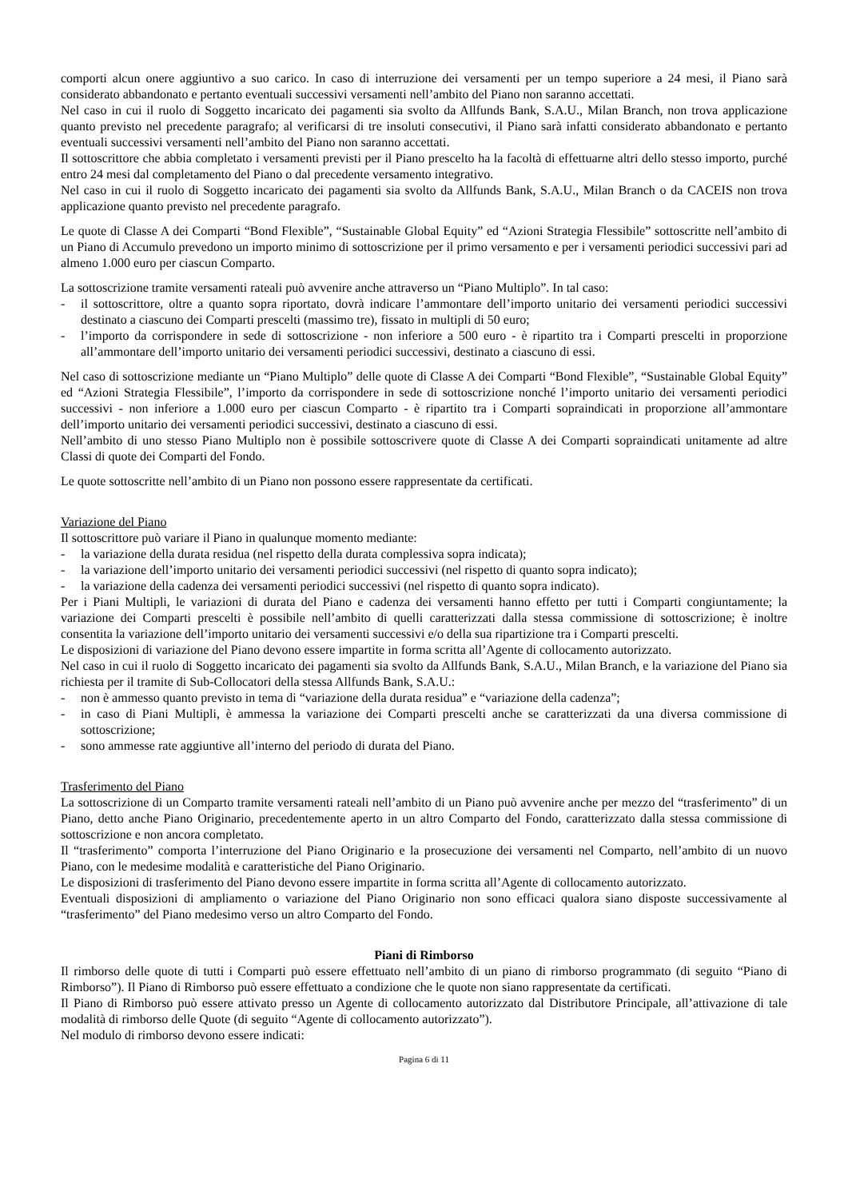comporti alcun onere aggiuntivo a suo carico. In caso di interruzione dei versamenti per un tempo superiore a 24 mesi, il Piano sarà considerato abbandonato e pertanto eventuali successivi versamenti nell’ambito del Piano non saranno accettati.
Nel caso in cui il ruolo di Soggetto incaricato dei pagamenti sia svolto da Allfunds Bank, S.A.U., Milan Branch, non trova applicazione quanto previsto nel precedente paragrafo; al verificarsi di tre insoluti consecutivi, il Piano sarà infatti considerato abbandonato e pertanto eventuali successivi versamenti nell’ambito del Piano non saranno accettati.
Il sottoscrittore che abbia completato i versamenti previsti per il Piano prescelto ha la facoltà di effettuarne altri dello stesso importo, purché entro 24 mesi dal completamento del Piano o dal precedente versamento integrativo.
Nel caso in cui il ruolo di Soggetto incaricato dei pagamenti sia svolto da Allfunds Bank, S.A.U., Milan Branch o da CACEIS non trova applicazione quanto previsto nel precedente paragrafo.
Le quote di Classe A dei Comparti “Bond Flexible”, “Sustainable Global Equity” ed “Azioni Strategia Flessibile” sottoscritte nell’ambito di un Piano di Accumulo prevedono un importo minimo di sottoscrizione per il primo versamento e per i versamenti periodici successivi pari ad almeno 1.000 euro per ciascun Comparto.
La sottoscrizione tramite versamenti rateali può avvenire anche attraverso un “Piano Multiplo”. In tal caso:
- il sottoscrittore, oltre a quanto sopra riportato, dovrà indicare l’ammontare dell’importo unitario dei versamenti periodici successivi destinato a ciascuno dei Comparti prescelti (massimo tre), fissato in multipli di 50 euro;
- l’importo da corrispondere in sede di sottoscrizione - non inferiore a 500 euro - è ripartito tra i Comparti prescelti in proporzione all’ammontare dell’importo unitario dei versamenti periodici successivi, destinato a ciascuno di essi.
Nel caso di sottoscrizione mediante un “Piano Multiplo” delle quote di Classe A dei Comparti “Bond Flexible”, “Sustainable Global Equity” ed “Azioni Strategia Flessibile”, l’importo da corrispondere in sede di sottoscrizione nonché l’importo unitario dei versamenti periodici successivi - non inferiore a 1.000 euro per ciascun Comparto - è ripartito tra i Comparti sopraindicati in proporzione all’ammontare dell’importo unitario dei versamenti periodici successivi, destinato a ciascuno di essi.
Nell’ambito di uno stesso Piano Multiplo non è possibile sottoscrivere quote di Classe A dei Comparti sopraindicati unitamente ad altre Classi di quote dei Comparti del Fondo.
Le quote sottoscritte nell’ambito di un Piano non possono essere rappresentate da certificati.
Variazione del Piano
Il sottoscrittore può variare il Piano in qualunque momento mediante:
- la variazione della durata residua (nel rispetto della durata complessiva sopra indicata);
- la variazione dell’importo unitario dei versamenti periodici successivi (nel rispetto di quanto sopra indicato);
- la variazione della cadenza dei versamenti periodici successivi (nel rispetto di quanto sopra indicato).
Per i Piani Multipli, le variazioni di durata del Piano e cadenza dei versamenti hanno effetto per tutti i Comparti congiuntamente; la variazione dei Comparti prescelti è possibile nell’ambito di quelli caratterizzati dalla stessa commissione di sottoscrizione; è inoltre consentita la variazione dell’importo unitario dei versamenti successivi e/o della sua ripartizione tra i Comparti prescelti.
Le disposizioni di variazione del Piano devono essere impartite in forma scritta all’Agente di collocamento autorizzato.
Nel caso in cui il ruolo di Soggetto incaricato dei pagamenti sia svolto da Allfunds Bank, S.A.U., Milan Branch, e la variazione del Piano sia richiesta per il tramite di Sub-Collocatori della stessa Allfunds Bank, S.A.U.:
- non è ammesso quanto previsto in tema di “variazione della durata residua” e “variazione della cadenza”;
- in caso di Piani Multipli, è ammessa la variazione dei Comparti prescelti anche se caratterizzati da una diversa commissione di sottoscrizione;
- sono ammesse rate aggiuntive all’interno del periodo di durata del Piano.
Trasferimento del Piano
La sottoscrizione di un Comparto tramite versamenti rateali nell’ambito di un Piano può avvenire anche per mezzo del “trasferimento” di un Piano, detto anche Piano Originario, precedentemente aperto in un altro Comparto del Fondo, caratterizzato dalla stessa commissione di sottoscrizione e non ancora completato.
Il “trasferimento” comporta l’interruzione del Piano Originario e la prosecuzione dei versamenti nel Comparto, nell’ambito di un nuovo Piano, con le medesime modalità e caratteristiche del Piano Originario.
Le disposizioni di trasferimento del Piano devono essere impartite in forma scritta all’Agente di collocamento autorizzato.
Eventuali disposizioni di ampliamento o variazione del Piano Originario non sono efficaci qualora siano disposte successivamente al “trasferimento” del Piano medesimo verso un altro Comparto del Fondo.
Piani di Rimborso
Il rimborso delle quote di tutti i Comparti può essere effettuato nell’ambito di un piano di rimborso programmato (di seguito “Piano di Rimborso”). Il Piano di Rimborso può essere effettuato a condizione che le quote non siano rappresentate da certificati.
Il Piano di Rimborso può essere attivato presso un Agente di collocamento autorizzato dal Distributore Principale, all’attivazione di tale modalità di rimborso delle Quote (di seguito “Agente di collocamento autorizzato”).
Nel modulo di rimborso devono essere indicati:
Pagina 6 di 11